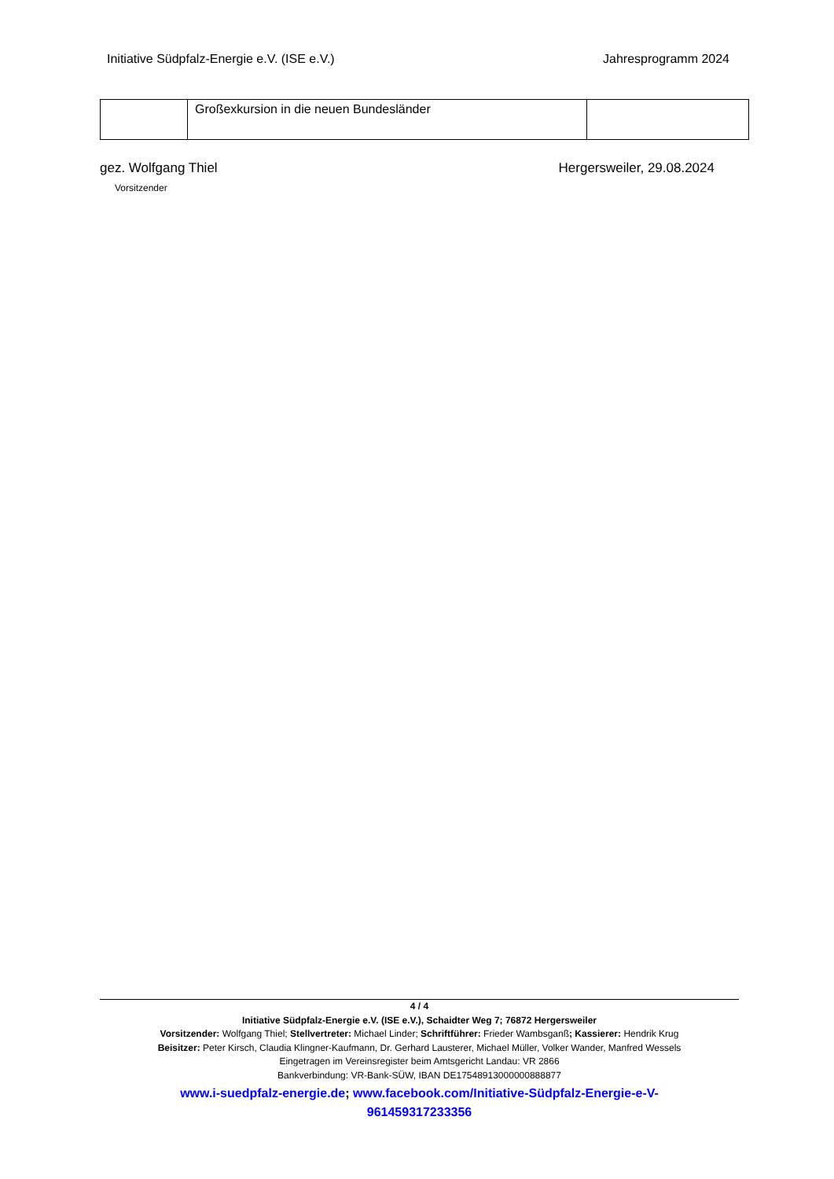Initiative Südpfalz-Energie e.V. (ISE e.V.) Jahresprogramm 2024
| | Großexkursion in die neuen Bundesländer | |
gez. Wolfgang Thiel Hergersweiler, 29.08.2024
Vorsitzender
4 / 4
Initiative Südpfalz-Energie e.V. (ISE e.V.), Schaidter Weg 7; 76872 Hergersweiler
Vorsitzender: Wolfgang Thiel; Stellvertreter: Michael Linder; Schriftführer: Frieder Wambsganß; Kassierer: Hendrik Krug
Beisitzer: Peter Kirsch, Claudia Klingner-Kaufmann, Dr. Gerhard Lausterer, Michael Müller, Volker Wander, Manfred Wessels
Eingetragen im Vereinsregister beim Amtsgericht Landau: VR 2866
Bankverbindung: VR-Bank-SÜW, IBAN DE17548913000000888877
www.i-suedpfalz-energie.de; www.facebook.com/Initiative-Südpfalz-Energie-e-V-
961459317233356